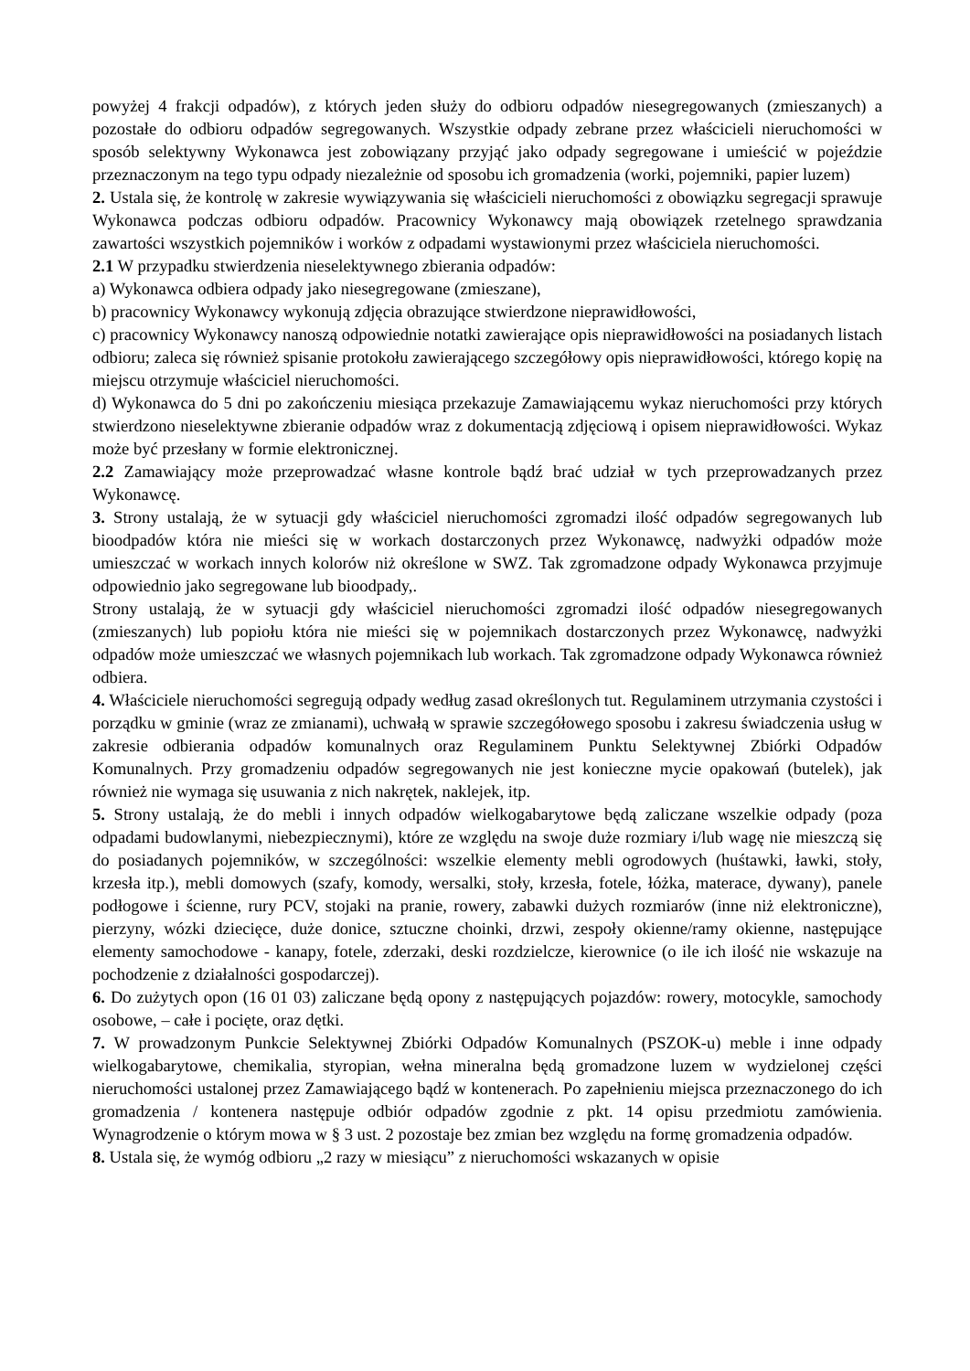powyżej 4 frakcji odpadów), z których jeden służy do odbioru odpadów niesegregowanych (zmieszanych) a pozostałe do odbioru odpadów segregowanych. Wszystkie odpady zebrane przez właścicieli nieruchomości w sposób selektywny Wykonawca jest zobowiązany przyjąć jako odpady segregowane i umieścić w pojeździe przeznaczonym na tego typu odpady niezależnie od sposobu ich gromadzenia (worki, pojemniki, papier luzem)
2. Ustala się, że kontrolę w zakresie wywiązywania się właścicieli nieruchomości z obowiązku segregacji sprawuje Wykonawca podczas odbioru odpadów. Pracownicy Wykonawcy mają obowiązek rzetelnego sprawdzania zawartości wszystkich pojemników i worków z odpadami wystawionymi przez właściciela nieruchomości.
2.1 W przypadku stwierdzenia nieselektywnego zbierania odpadów:
a) Wykonawca odbiera odpady jako niesegregowane (zmieszane),
b) pracownicy Wykonawcy wykonują zdjęcia obrazujące stwierdzone nieprawidłowości,
c) pracownicy Wykonawcy nanoszą odpowiednie notatki zawierające opis nieprawidłowości na posiadanych listach odbioru; zaleca się również spisanie protokołu zawierającego szczegółowy opis nieprawidłowości, którego kopię na miejscu otrzymuje właściciel nieruchomości.
d) Wykonawca do 5 dni po zakończeniu miesiąca przekazuje Zamawiającemu wykaz nieruchomości przy których stwierdzono nieselektywne zbieranie odpadów wraz z dokumentacją zdjęciową i opisem nieprawidłowości. Wykaz może być przesłany w formie elektronicznej.
2.2 Zamawiający może przeprowadzać własne kontrole bądź brać udział w tych przeprowadzanych przez Wykonawcę.
3. Strony ustalają, że w sytuacji gdy właściciel nieruchomości zgromadzi ilość odpadów segregowanych lub bioodpadów która nie mieści się w workach dostarczonych przez Wykonawcę, nadwyżki odpadów może umieszczać w workach innych kolorów niż określone w SWZ. Tak zgromadzone odpady Wykonawca przyjmuje odpowiednio jako segregowane lub bioodpady,.
Strony ustalają, że w sytuacji gdy właściciel nieruchomości zgromadzi ilość odpadów niesegregowanych (zmieszanych) lub popiołu która nie mieści się w pojemnikach dostarczonych przez Wykonawcę, nadwyżki odpadów może umieszczać we własnych pojemnikach lub workach. Tak zgromadzone odpady Wykonawca również odbiera.
4. Właściciele nieruchomości segregują odpady według zasad określonych tut. Regulaminem utrzymania czystości i porządku w gminie (wraz ze zmianami), uchwałą w sprawie szczegółowego sposobu i zakresu świadczenia usług w zakresie odbierania odpadów komunalnych oraz Regulaminem Punktu Selektywnej Zbiórki Odpadów Komunalnych. Przy gromadzeniu odpadów segregowanych nie jest konieczne mycie opakowań (butelek), jak również nie wymaga się usuwania z nich nakrętek, naklejek, itp.
5. Strony ustalają, że do mebli i innych odpadów wielkogabarytowe będą zaliczane wszelkie odpady (poza odpadami budowlanymi, niebezpiecznymi), które ze względu na swoje duże rozmiary i/lub wagę nie mieszczą się do posiadanych pojemników, w szczególności: wszelkie elementy mebli ogrodowych (huśtawki, ławki, stoły, krzesła itp.), mebli domowych (szafy, komody, wersalki, stoły, krzesła, fotele, łóżka, materace, dywany), panele podłogowe i ścienne, rury PCV, stojaki na pranie, rowery, zabawki dużych rozmiarów (inne niż elektroniczne), pierzyny, wózki dziecięce, duże donice, sztuczne choinki, drzwi, zespoły okienne/ramy okienne, następujące elementy samochodowe - kanapy, fotele, zderzaki, deski rozdzielcze, kierownice (o ile ich ilość nie wskazuje na pochodzenie z działalności gospodarczej).
6. Do zużytych opon (16 01 03) zaliczane będą opony z następujących pojazdów: rowery, motocykle, samochody osobowe, – całe i pocięte, oraz dętki.
7. W prowadzonym Punkcie Selektywnej Zbiórki Odpadów Komunalnych (PSZOK-u) meble i inne odpady wielkogabarytowe, chemikalia, styropian, wełna mineralna będą gromadzone luzem w wydzielonej części nieruchomości ustalonej przez Zamawiającego bądź w kontenerach. Po zapełnieniu miejsca przeznaczonego do ich gromadzenia / kontenera następuje odbiór odpadów zgodnie z pkt. 14 opisu przedmiotu zamówienia. Wynagrodzenie o którym mowa w § 3 ust. 2 pozostaje bez zmian bez względu na formę gromadzenia odpadów.
8. Ustala się, że wymóg odbioru „2 razy w miesiącu” z nieruchomości wskazanych w opisie